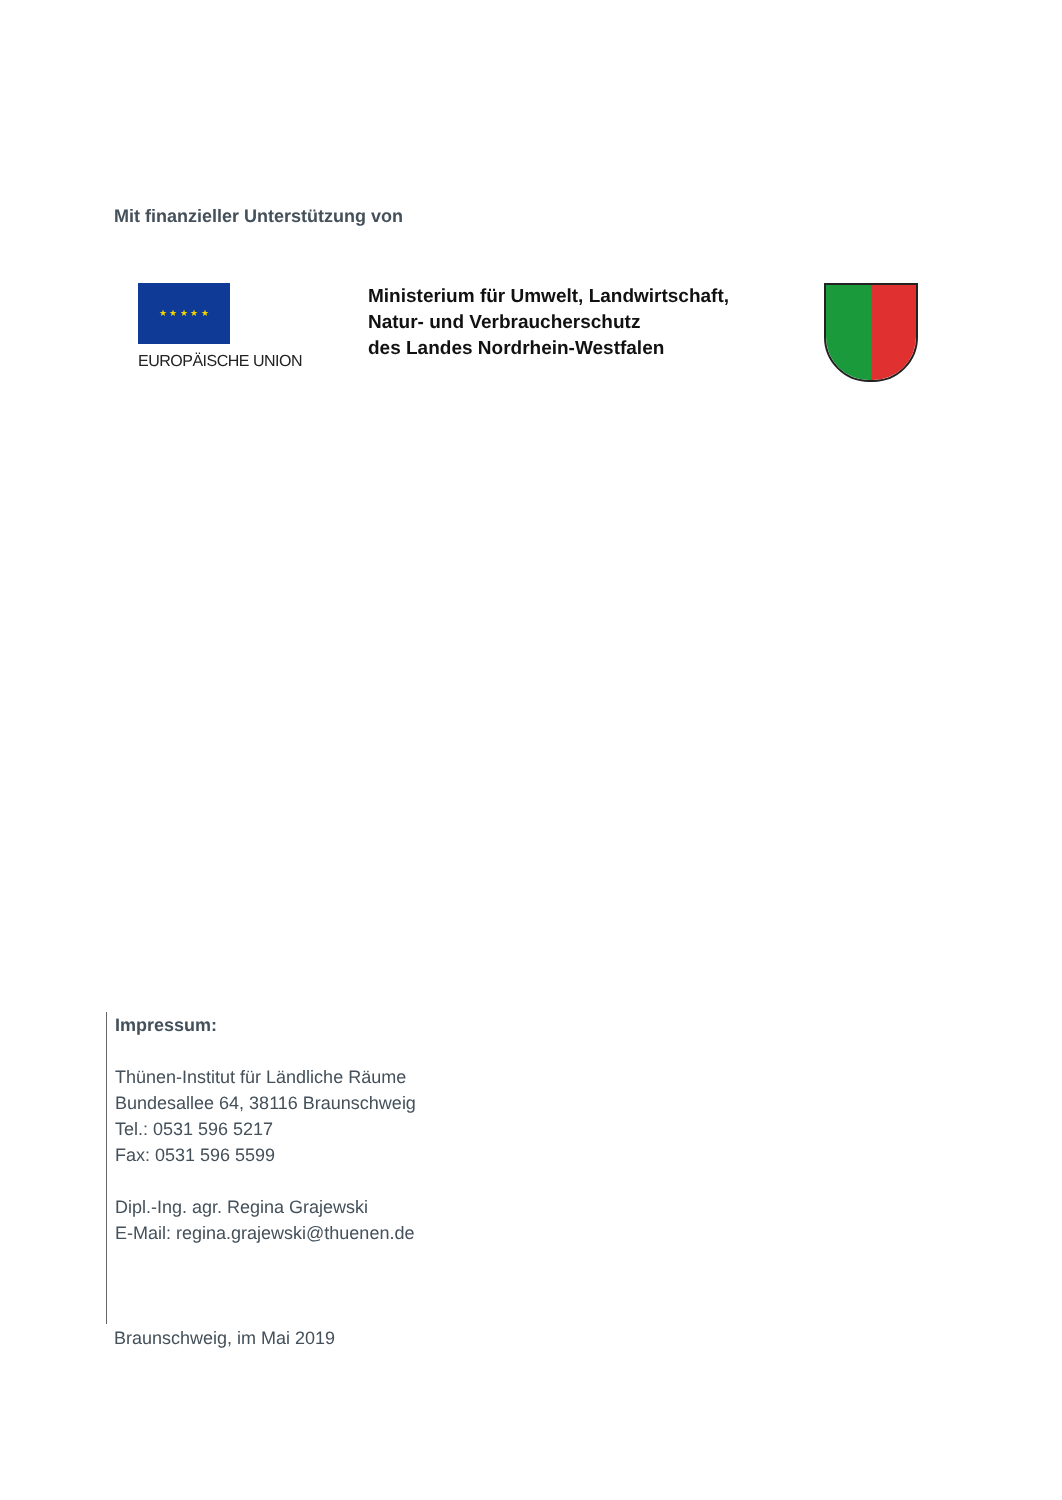Mit finanzieller Unterstützung von
★ ★ ★ ★ ★
EUROPÄISCHE UNION
Ministerium für Umwelt, Landwirtschaft,
Natur- und Verbraucherschutz
des Landes Nordrhein-Westfalen
Impressum:
Thünen-Institut für Ländliche Räume
Bundesallee 64, 38116 Braunschweig
Tel.: 0531 596 5217
Fax: 0531 596 5599
Dipl.-Ing. agr. Regina Grajewski
E-Mail: regina.grajewski@thuenen.de
Braunschweig, im Mai 2019